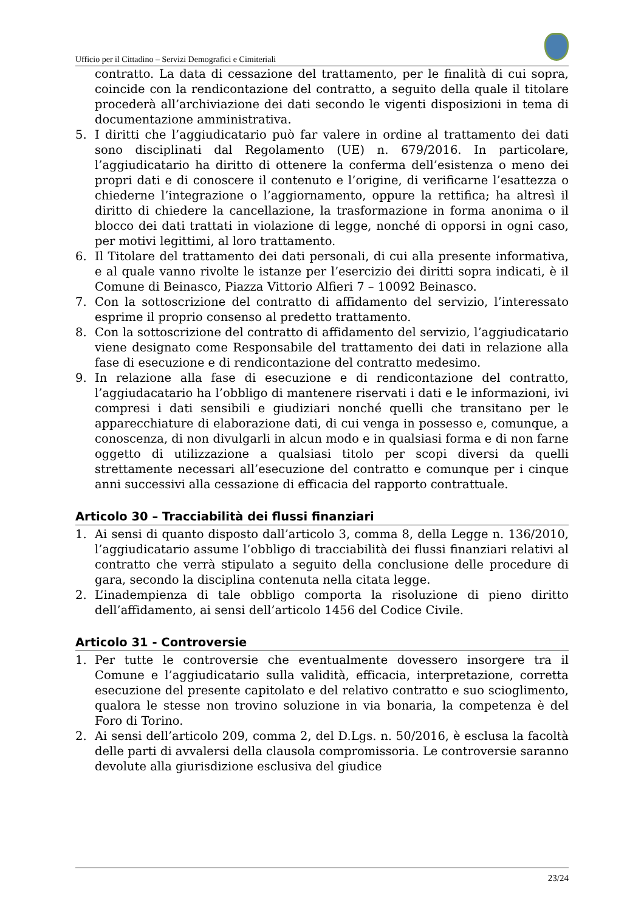Ufficio per il Cittadino – Servizi Demografici e Cimiteriali
contratto. La data di cessazione del trattamento, per le finalità di cui sopra, coincide con la rendicontazione del contratto, a seguito della quale il titolare procederà all’archiviazione dei dati secondo le vigenti disposizioni in tema di documentazione amministrativa.
5. I diritti che l’aggiudicatario può far valere in ordine al trattamento dei dati sono disciplinati dal Regolamento (UE) n. 679/2016. In particolare, l’aggiudicatario ha diritto di ottenere la conferma dell’esistenza o meno dei propri dati e di conoscere il contenuto e l’origine, di verificarne l’esattezza o chiederne l’integrazione o l’aggiornamento, oppure la rettifica; ha altresì il diritto di chiedere la cancellazione, la trasformazione in forma anonima o il blocco dei dati trattati in violazione di legge, nonché di opporsi in ogni caso, per motivi legittimi, al loro trattamento.
6. Il Titolare del trattamento dei dati personali, di cui alla presente informativa, e al quale vanno rivolte le istanze per l’esercizio dei diritti sopra indicati, è il Comune di Beinasco, Piazza Vittorio Alfieri 7 – 10092 Beinasco.
7. Con la sottoscrizione del contratto di affidamento del servizio, l’interessato esprime il proprio consenso al predetto trattamento.
8. Con la sottoscrizione del contratto di affidamento del servizio, l’aggiudicatario viene designato come Responsabile del trattamento dei dati in relazione alla fase di esecuzione e di rendicontazione del contratto medesimo.
9. In relazione alla fase di esecuzione e di rendicontazione del contratto, l’aggiudacatario ha l’obbligo di mantenere riservati i dati e le informazioni, ivi compresi i dati sensibili e giudiziari nonché quelli che transitano per le apparecchiature di elaborazione dati, di cui venga in possesso e, comunque, a conoscenza, di non divulgarli in alcun modo e in qualsiasi forma e di non farne oggetto di utilizzazione a qualsiasi titolo per scopi diversi da quelli strettamente necessari all’esecuzione del contratto e comunque per i cinque anni successivi alla cessazione di efficacia del rapporto contrattuale.
Articolo 30 – Tracciabilità dei flussi finanziari
1. Ai sensi di quanto disposto dall’articolo 3, comma 8, della Legge n. 136/2010, l’aggiudicatario assume l’obbligo di tracciabilità dei flussi finanziari relativi al contratto che verrà stipulato a seguito della conclusione delle procedure di gara, secondo la disciplina contenuta nella citata legge.
2. L’inadempienza di tale obbligo comporta la risoluzione di pieno diritto dell’affidamento, ai sensi dell’articolo 1456 del Codice Civile.
Articolo 31 - Controversie
1. Per tutte le controversie che eventualmente dovessero insorgere tra il Comune e l’aggiudicatario sulla validità, efficacia, interpretazione, corretta esecuzione del presente capitolato e del relativo contratto e suo scioglimento, qualora le stesse non trovino soluzione in via bonaria, la competenza è del Foro di Torino.
2. Ai sensi dell’articolo 209, comma 2, del D.Lgs. n. 50/2016, è esclusa la facoltà delle parti di avvalersi della clausola compromissoria. Le controversie saranno devolute alla giurisdizione esclusiva del giudice
23/24